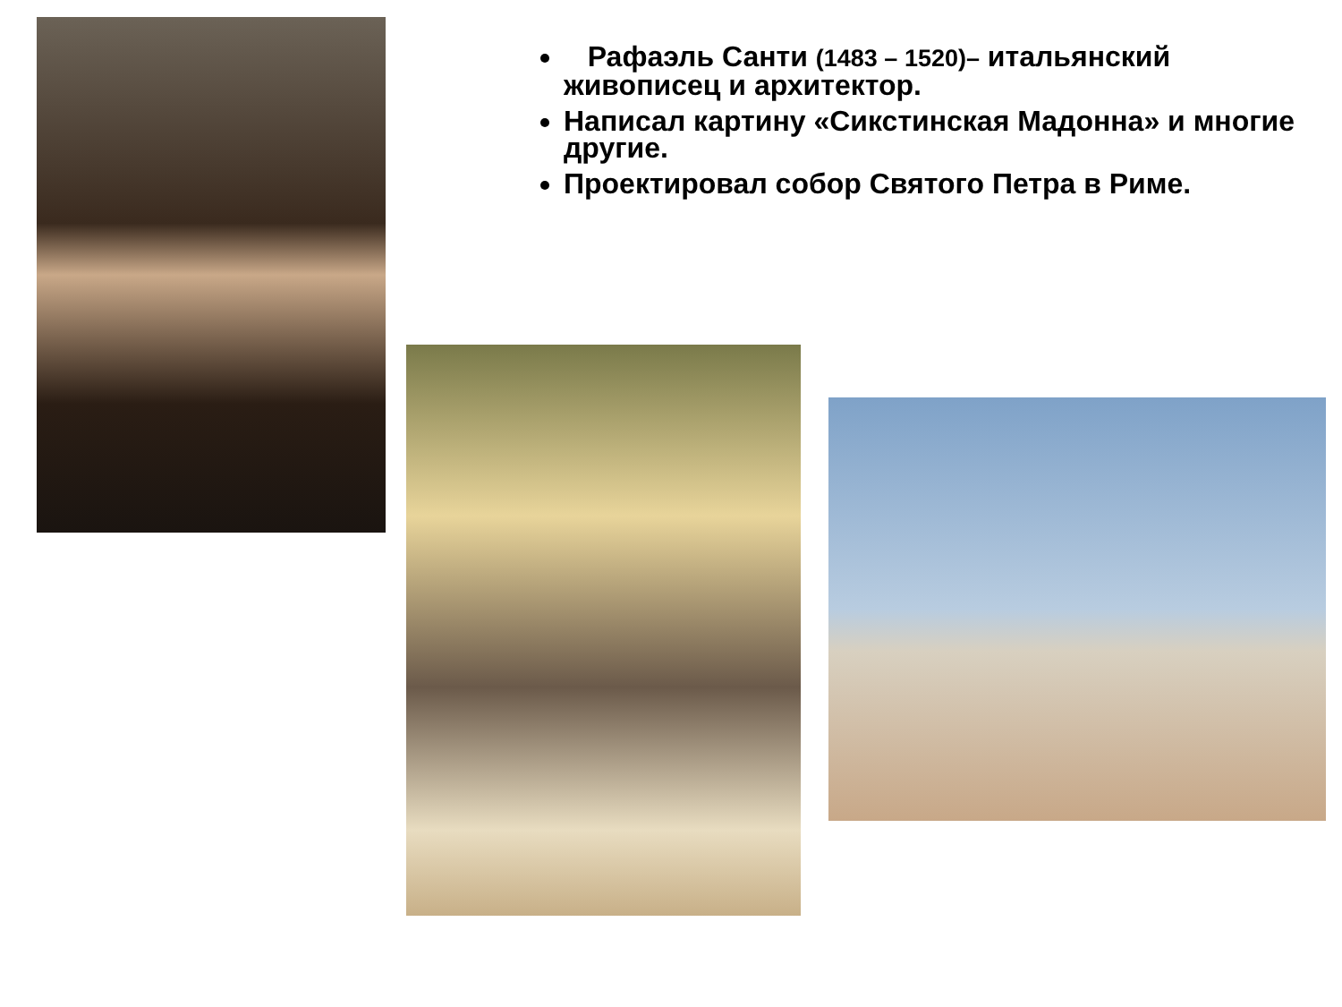Рафаэль Санти (1483 – 1520)– итальянский живописец и архитектор.
Написал картину «Сикстинская Мадонна» и многие другие.
Проектировал собор Святого Петра в Риме.